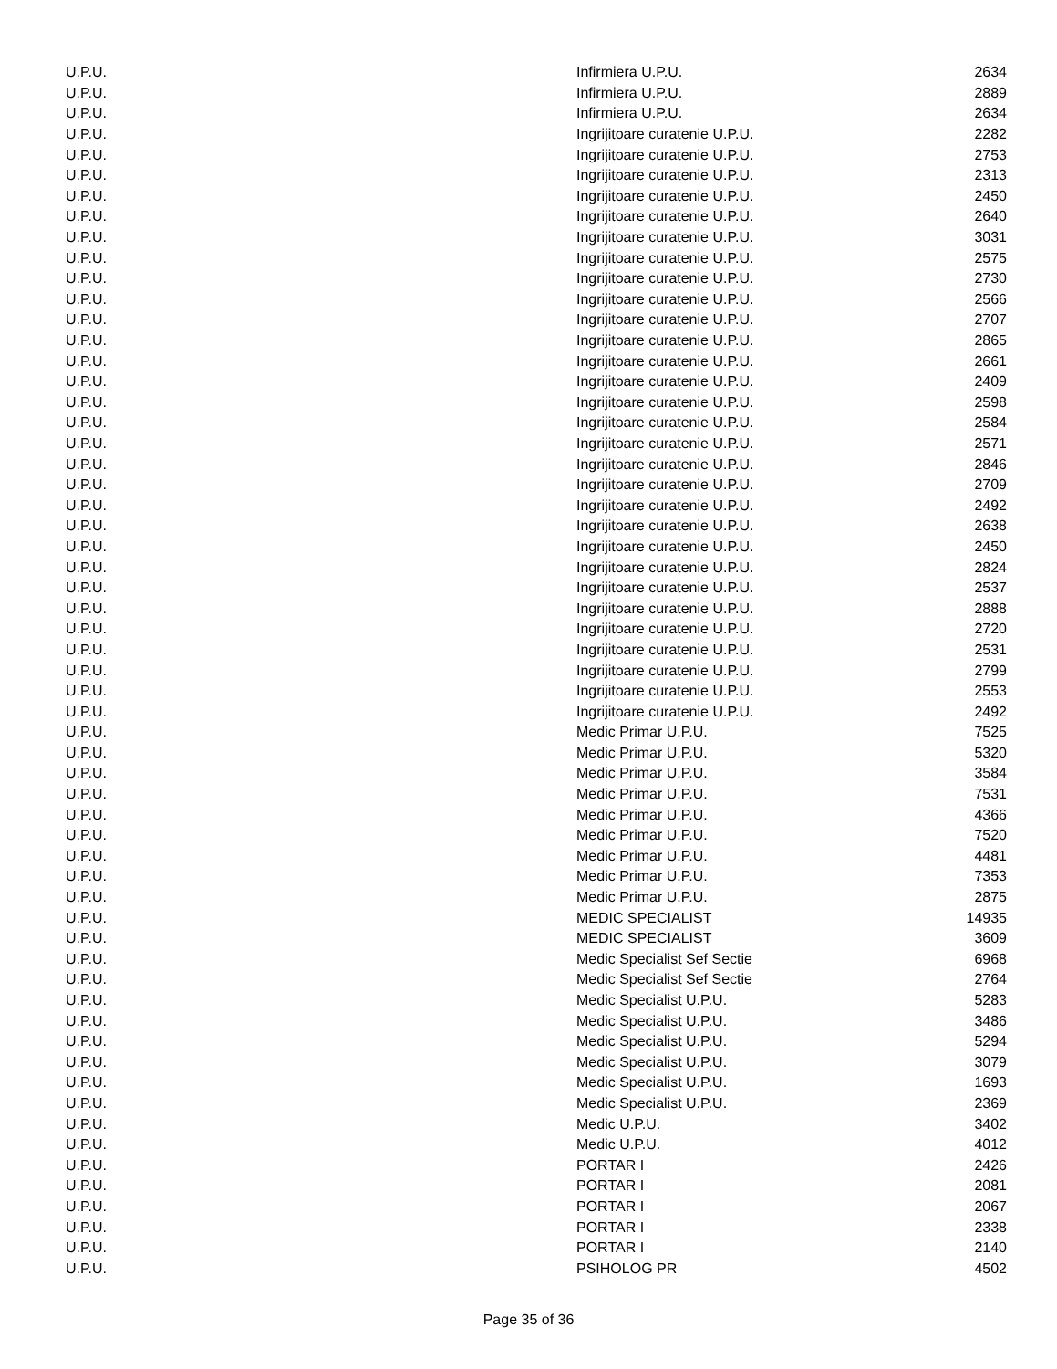| U.P.U. | Infirmiera U.P.U. | 2634 |
| U.P.U. | Infirmiera U.P.U. | 2889 |
| U.P.U. | Infirmiera U.P.U. | 2634 |
| U.P.U. | Ingrijitoare curatenie U.P.U. | 2282 |
| U.P.U. | Ingrijitoare curatenie U.P.U. | 2753 |
| U.P.U. | Ingrijitoare curatenie U.P.U. | 2313 |
| U.P.U. | Ingrijitoare curatenie U.P.U. | 2450 |
| U.P.U. | Ingrijitoare curatenie U.P.U. | 2640 |
| U.P.U. | Ingrijitoare curatenie U.P.U. | 3031 |
| U.P.U. | Ingrijitoare curatenie U.P.U. | 2575 |
| U.P.U. | Ingrijitoare curatenie U.P.U. | 2730 |
| U.P.U. | Ingrijitoare curatenie U.P.U. | 2566 |
| U.P.U. | Ingrijitoare curatenie U.P.U. | 2707 |
| U.P.U. | Ingrijitoare curatenie U.P.U. | 2865 |
| U.P.U. | Ingrijitoare curatenie U.P.U. | 2661 |
| U.P.U. | Ingrijitoare curatenie U.P.U. | 2409 |
| U.P.U. | Ingrijitoare curatenie U.P.U. | 2598 |
| U.P.U. | Ingrijitoare curatenie U.P.U. | 2584 |
| U.P.U. | Ingrijitoare curatenie U.P.U. | 2571 |
| U.P.U. | Ingrijitoare curatenie U.P.U. | 2846 |
| U.P.U. | Ingrijitoare curatenie U.P.U. | 2709 |
| U.P.U. | Ingrijitoare curatenie U.P.U. | 2492 |
| U.P.U. | Ingrijitoare curatenie U.P.U. | 2638 |
| U.P.U. | Ingrijitoare curatenie U.P.U. | 2450 |
| U.P.U. | Ingrijitoare curatenie U.P.U. | 2824 |
| U.P.U. | Ingrijitoare curatenie U.P.U. | 2537 |
| U.P.U. | Ingrijitoare curatenie U.P.U. | 2888 |
| U.P.U. | Ingrijitoare curatenie U.P.U. | 2720 |
| U.P.U. | Ingrijitoare curatenie U.P.U. | 2531 |
| U.P.U. | Ingrijitoare curatenie U.P.U. | 2799 |
| U.P.U. | Ingrijitoare curatenie U.P.U. | 2553 |
| U.P.U. | Ingrijitoare curatenie U.P.U. | 2492 |
| U.P.U. | Medic Primar U.P.U. | 7525 |
| U.P.U. | Medic Primar U.P.U. | 5320 |
| U.P.U. | Medic Primar U.P.U. | 3584 |
| U.P.U. | Medic Primar U.P.U. | 7531 |
| U.P.U. | Medic Primar U.P.U. | 4366 |
| U.P.U. | Medic Primar U.P.U. | 7520 |
| U.P.U. | Medic Primar U.P.U. | 4481 |
| U.P.U. | Medic Primar U.P.U. | 7353 |
| U.P.U. | Medic Primar U.P.U. | 2875 |
| U.P.U. | MEDIC SPECIALIST | 14935 |
| U.P.U. | MEDIC SPECIALIST | 3609 |
| U.P.U. | Medic Specialist Sef Sectie | 6968 |
| U.P.U. | Medic Specialist Sef Sectie | 2764 |
| U.P.U. | Medic Specialist U.P.U. | 5283 |
| U.P.U. | Medic Specialist U.P.U. | 3486 |
| U.P.U. | Medic Specialist U.P.U. | 5294 |
| U.P.U. | Medic Specialist U.P.U. | 3079 |
| U.P.U. | Medic Specialist U.P.U. | 1693 |
| U.P.U. | Medic Specialist U.P.U. | 2369 |
| U.P.U. | Medic U.P.U. | 3402 |
| U.P.U. | Medic U.P.U. | 4012 |
| U.P.U. | PORTAR I | 2426 |
| U.P.U. | PORTAR I | 2081 |
| U.P.U. | PORTAR I | 2067 |
| U.P.U. | PORTAR I | 2338 |
| U.P.U. | PORTAR I | 2140 |
| U.P.U. | PSIHOLOG PR | 4502 |
Page 35 of 36